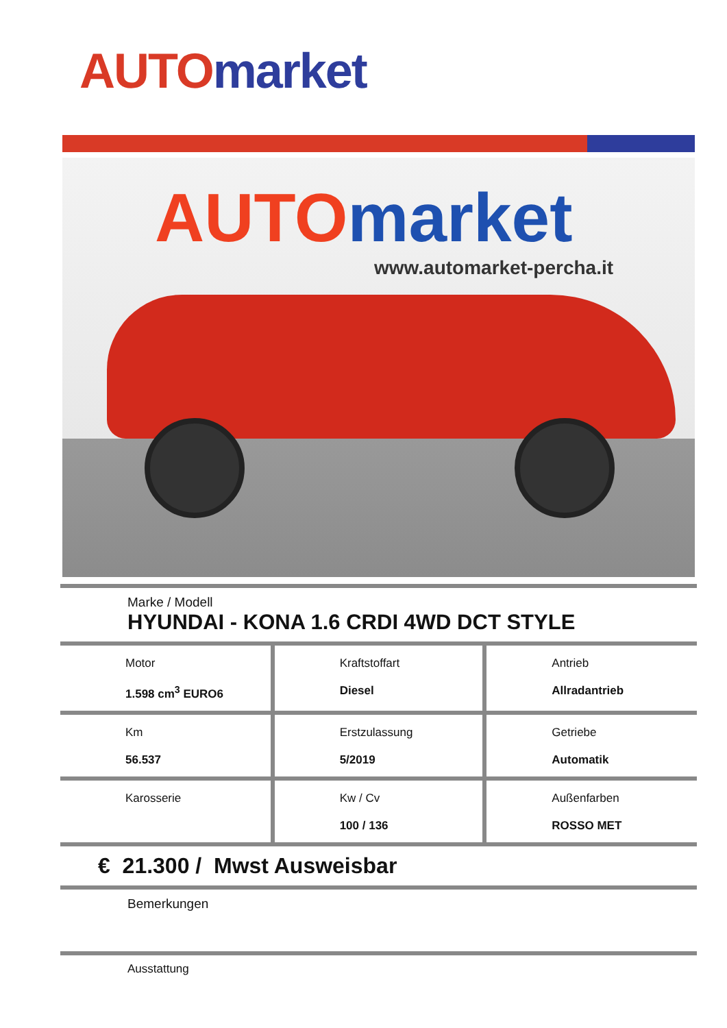AUTO market
AUTO market
www.automarket-percha.it
Marke / Modell
HYUNDAI - KONA 1.6 CRDI 4WD DCT STYLE
| Motor 1.598 cm<sup>3</sup> EURO6 | Kraftstoffart Diesel | Antrieb Allradantrieb |
| Km 56.537 | Erstzulassung 5/2019 | Getriebe Automatik |
| Karosserie | Kw / Cv 100 / 136 | Außenfarben ROSSO MET |
€ 21.300 / Mwst Ausweisbar
Bemerkungen
Ausstattung